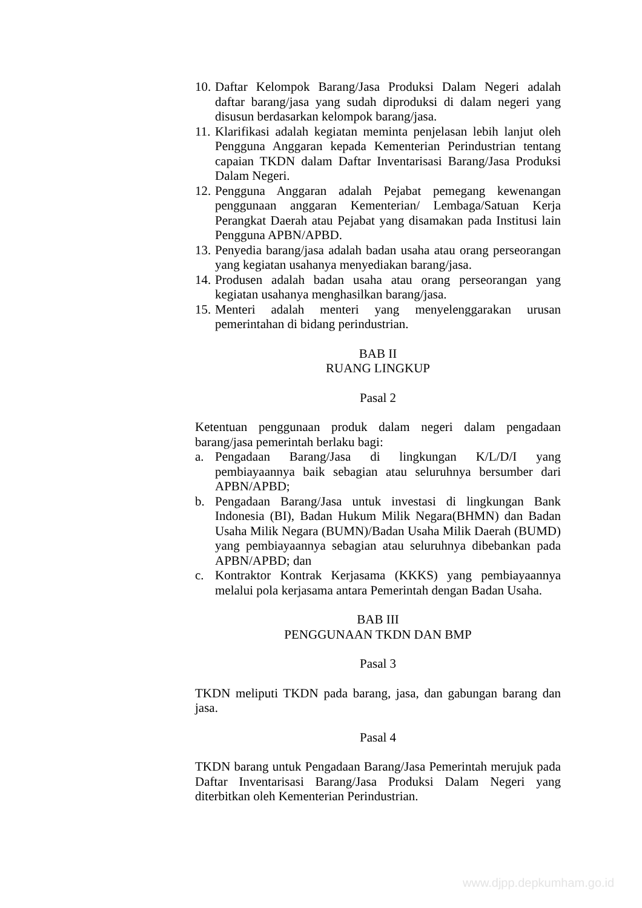10. Daftar Kelompok Barang/Jasa Produksi Dalam Negeri adalah daftar barang/jasa yang sudah diproduksi di dalam negeri yang disusun berdasarkan kelompok barang/jasa.
11. Klarifikasi adalah kegiatan meminta penjelasan lebih lanjut oleh Pengguna Anggaran kepada Kementerian Perindustrian tentang capaian TKDN dalam Daftar Inventarisasi Barang/Jasa Produksi Dalam Negeri.
12. Pengguna Anggaran adalah Pejabat pemegang kewenangan penggunaan anggaran Kementerian/ Lembaga/Satuan Kerja Perangkat Daerah atau Pejabat yang disamakan pada Institusi lain Pengguna APBN/APBD.
13. Penyedia barang/jasa adalah badan usaha atau orang perseorangan yang kegiatan usahanya menyediakan barang/jasa.
14. Produsen adalah badan usaha atau orang perseorangan yang kegiatan usahanya menghasilkan barang/jasa.
15. Menteri adalah menteri yang menyelenggarakan urusan pemerintahan di bidang perindustrian.
BAB II
RUANG LINGKUP
Pasal 2
Ketentuan penggunaan produk dalam negeri dalam pengadaan barang/jasa pemerintah berlaku bagi:
a. Pengadaan Barang/Jasa di lingkungan K/L/D/I yang pembiayaannya baik sebagian atau seluruhnya bersumber dari APBN/APBD;
b. Pengadaan Barang/Jasa untuk investasi di lingkungan Bank Indonesia (BI), Badan Hukum Milik Negara(BHMN) dan Badan Usaha Milik Negara (BUMN)/Badan Usaha Milik Daerah (BUMD) yang pembiayaannya sebagian atau seluruhnya dibebankan pada APBN/APBD; dan
c. Kontraktor Kontrak Kerjasama (KKKS) yang pembiayaannya melalui pola kerjasama antara Pemerintah dengan Badan Usaha.
BAB III
PENGGUNAAN TKDN DAN BMP
Pasal 3
TKDN meliputi TKDN pada barang, jasa, dan gabungan barang dan jasa.
Pasal 4
TKDN barang untuk Pengadaan Barang/Jasa Pemerintah merujuk pada Daftar Inventarisasi Barang/Jasa Produksi Dalam Negeri yang diterbitkan oleh Kementerian Perindustrian.
www.djpp.depkumham.go.id